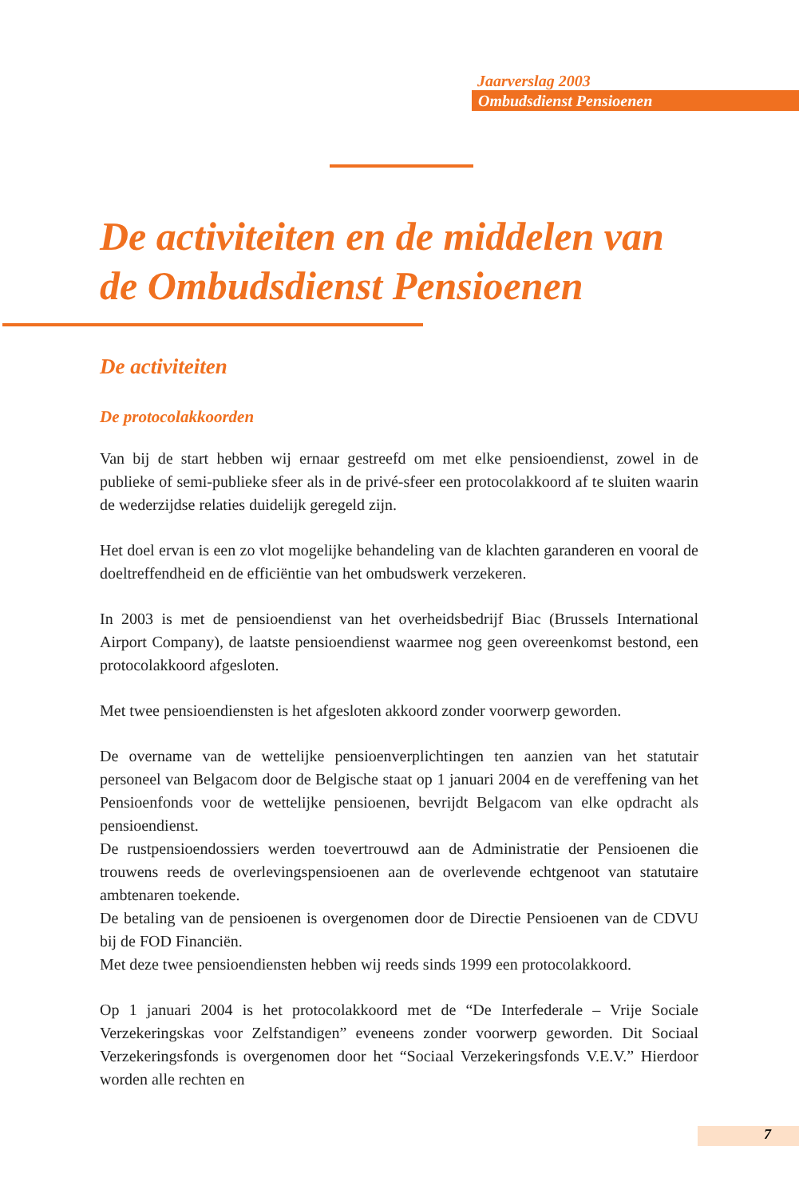Jaarverslag 2003
Ombudsdienst Pensioenen
De activiteiten en de middelen van de Ombudsdienst Pensioenen
De activiteiten
De protocolakkoorden
Van bij de start hebben wij ernaar gestreefd om met elke pensioendienst, zowel in de publieke of semi-publieke sfeer als in de privé-sfeer een protocolakkoord af te sluiten waarin de wederzijdse relaties duidelijk geregeld zijn.
Het doel ervan is een zo vlot mogelijke behandeling van de klachten garanderen en vooral de doeltreffendheid en de efficiëntie van het ombudswerk verzekeren.
In 2003 is met de pensioendienst van het overheidsbedrijf Biac (Brussels International Airport Company), de laatste pensioendienst waarmee nog geen overeenkomst bestond, een protocolakkoord afgesloten.
Met twee pensioendiensten is het afgesloten akkoord zonder voorwerp geworden.
De overname van de wettelijke pensioenverplichtingen ten aanzien van het statutair personeel van Belgacom door de Belgische staat op 1 januari 2004 en de vereffening van het Pensioenfonds voor de wettelijke pensioenen, bevrijdt Belgacom van elke opdracht als pensioendienst.
De rustpensioendossiers werden toevertrouwd aan de Administratie der Pensioenen die trouwens reeds de overlevingspensioenen aan de overlevende echtgenoot van statutaire ambtenaren toekende.
De betaling van de pensioenen is overgenomen door de Directie Pensioenen van de CDVU bij de FOD Financiën.
Met deze twee pensioendiensten hebben wij reeds sinds 1999 een protocolakkoord.
Op 1 januari 2004 is het protocolakkoord met de “De Interfederale – Vrije Sociale Verzekeringskas voor Zelfstandigen” eveneens zonder voorwerp geworden. Dit Sociaal Verzekeringsfonds is overgenomen door het “Sociaal Verzekeringsfonds V.E.V.” Hierdoor worden alle rechten en
7